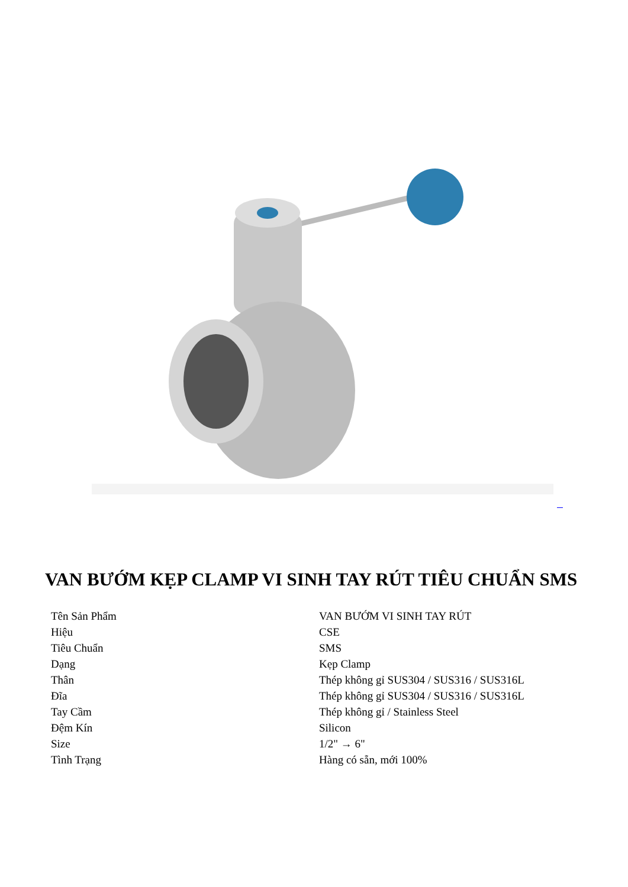VAN BƯỚM KẸP CLAMP VI SINH TAY RÚT TIÊU CHUẨN SMS
| Tên Sản Phẩm | VAN BƯỚM VI SINH TAY RÚT |
| Hiệu | CSE |
| Tiêu Chuẩn | SMS |
| Dạng | Kẹp Clamp |
| Thân | Thép không gỉ SUS304 / SUS316 / SUS316L |
| Đĩa | Thép không gỉ SUS304 / SUS316 / SUS316L |
| Tay Cầm | Thép không gỉ / Stainless Steel |
| Đệm Kín | Silicon |
| Size | 1/2" → 6" |
| Tình Trạng | Hàng có sẵn, mới 100% |